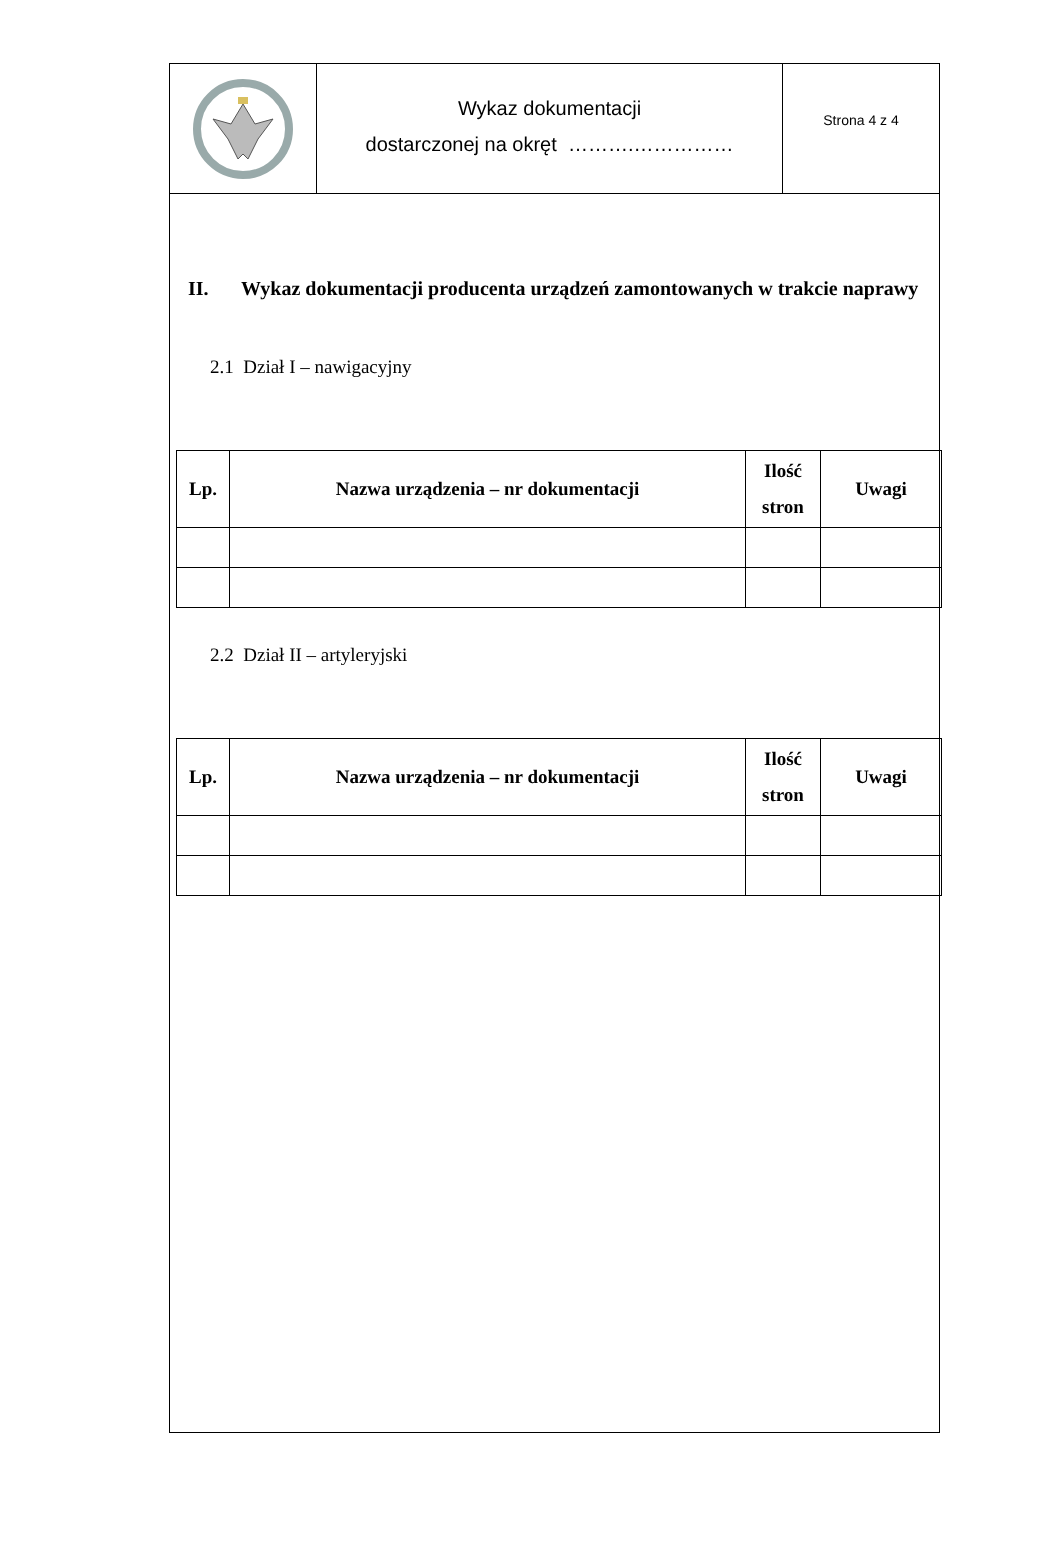Wykaz dokumentacji
dostarczonej na okręt ……….……………
Strona 4 z 4
II. Wykaz dokumentacji producenta urządzeń zamontowanych w trakcie naprawy
2.1 Dział I – nawigacyjny
| Lp. | Nazwa urządzenia – nr dokumentacji | Ilość stron | Uwagi |
| --- | --- | --- | --- |
2.2 Dział II – artyleryjski
| Lp. | Nazwa urządzenia – nr dokumentacji | Ilość stron | Uwagi |
| --- | --- | --- | --- |